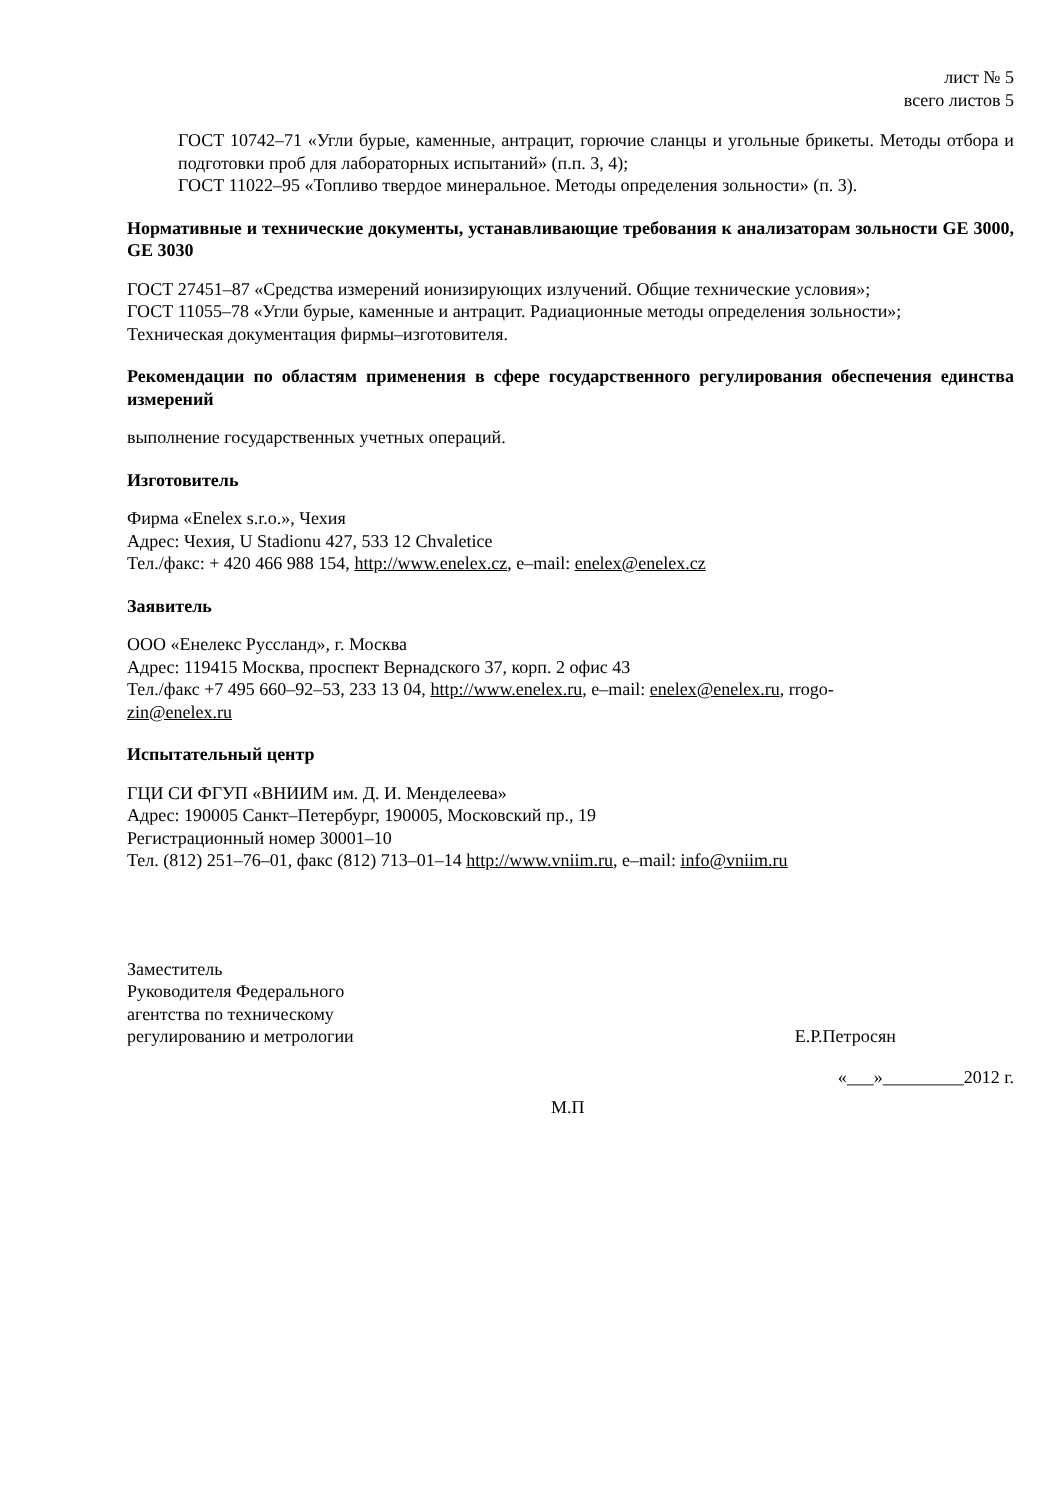лист № 5
всего листов 5
ГОСТ 10742–71 «Угли бурые, каменные, антрацит, горючие сланцы и угольные брикеты. Методы отбора и подготовки проб для лабораторных испытаний» (п.п. 3, 4);
ГОСТ 11022–95 «Топливо твердое минеральное. Методы определения зольности» (п. 3).
Нормативные и технические документы, устанавливающие требования к анализаторам зольности GE 3000, GE 3030
ГОСТ 27451–87 «Средства измерений ионизирующих излучений. Общие технические условия»;
ГОСТ 11055–78 «Угли бурые, каменные и антрацит. Радиационные методы определения зольности»;
Техническая документация фирмы–изготовителя.
Рекомендации по областям применения в сфере государственного регулирования обеспечения единства измерений
выполнение государственных учетных операций.
Изготовитель
Фирма «Enelex s.r.o.», Чехия
Адрес: Чехия, U Stadionu 427, 533 12 Chvaletice
Тел./факс: + 420 466 988 154, http://www.enelex.cz, e–mail: enelex@enelex.cz
Заявитель
ООО «Енелекс Руссланд», г. Москва
Адрес: 119415 Москва, проспект Вернадского 37, корп. 2 офис 43
Тел./факс +7 495 660–92–53, 233 13 04, http://www.enelex.ru, e–mail: enelex@enelex.ru, rrogo-
zin@enelex.ru
Испытательный центр
ГЦИ СИ ФГУП «ВНИИМ им. Д. И. Менделеева»
Адрес: 190005 Санкт–Петербург, 190005, Московский пр., 19
Регистрационный номер 30001–10
Тел. (812) 251–76–01, факс (812) 713–01–14 http://www.vniim.ru, e–mail: info@vniim.ru
Заместитель
Руководителя Федерального
агентства по техническому
регулированию и метрологии
Е.Р.Петросян
«___»_________2012 г.
М.П